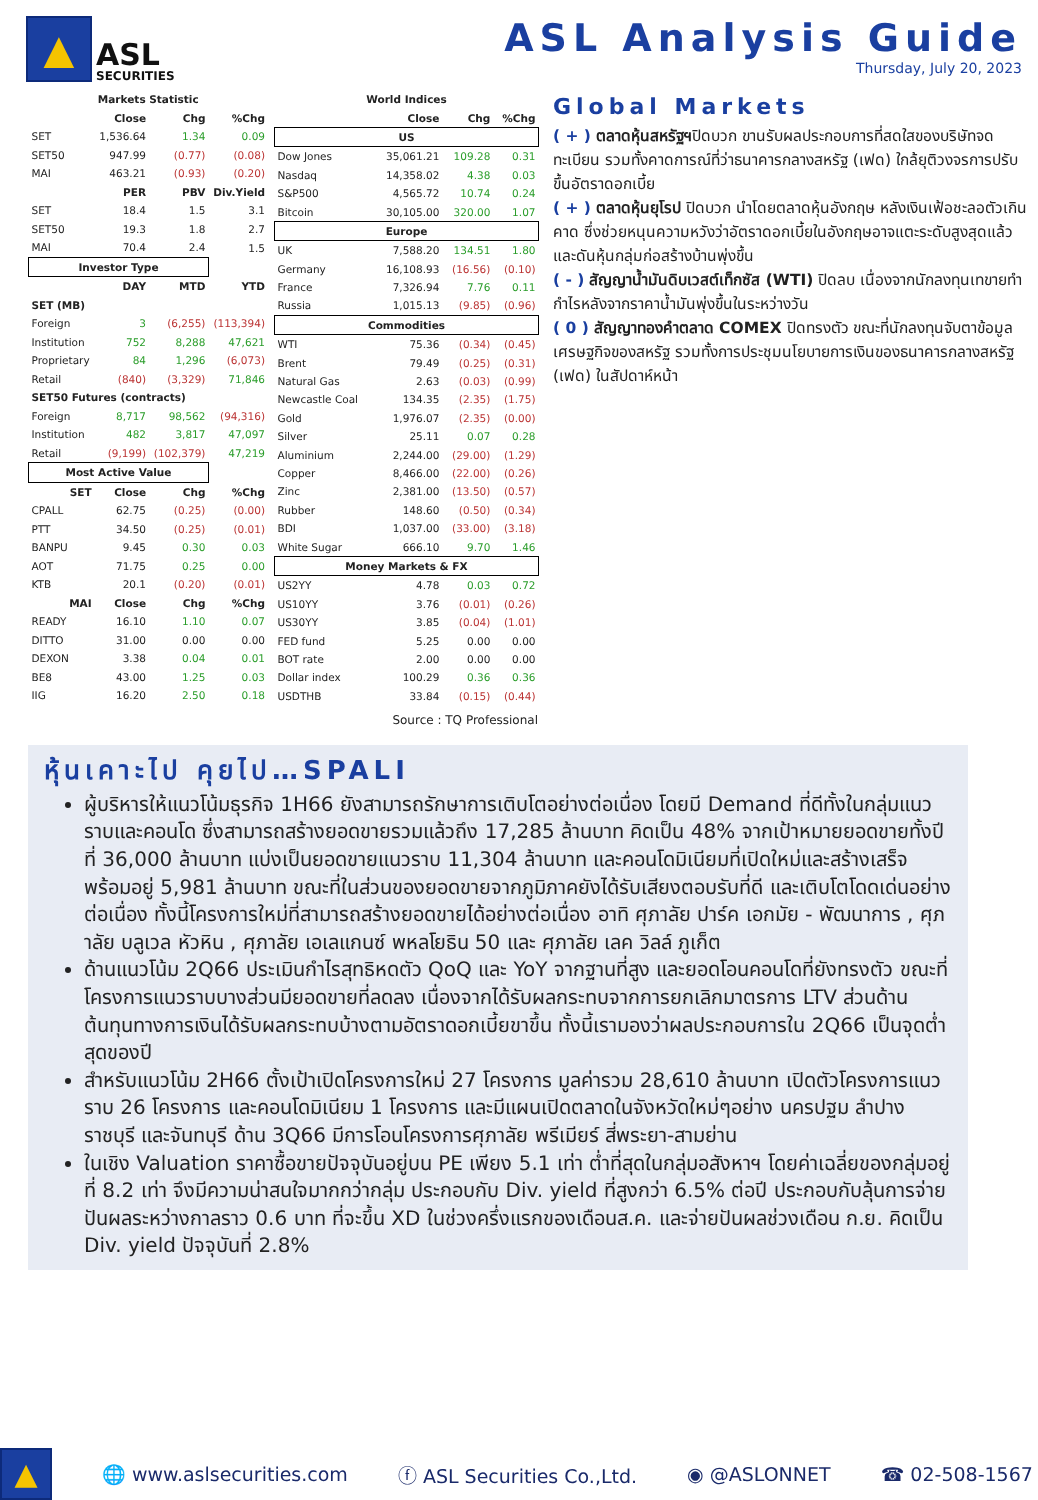▲
ASL
SECURITIES
ASL Analysis Guide
Thursday, July 20, 2023
| Markets Statistic | | | |
| --- | --- | --- | --- |
| | Close | Chg | %Chg |
| SET | 1,536.64 | 1.34 | 0.09 |
| SET50 | 947.99 | (0.77) | (0.08) |
| MAI | 463.21 | (0.93) | (0.20) |
| | PER | PBV | Div.Yield |
| SET | 18.4 | 1.5 | 3.1 |
| SET50 | 19.3 | 1.8 | 2.7 |
| MAI | 70.4 | 2.4 | 1.5 |
| Investor Type | | | |
| | DAY | MTD | YTD |
| SET (MB) | | | |
| Foreign | 3 | (6,255) | (113,394) |
| Institution | 752 | 8,288 | 47,621 |
| Proprietary | 84 | 1,296 | (6,073) |
| Retail | (840) | (3,329) | 71,846 |
| SET50 Futures (contracts) | | | |
| Foreign | 8,717 | 98,562 | (94,316) |
| Institution | 482 | 3,817 | 47,097 |
| Retail | (9,199) | (102,379) | 47,219 |
| Most Active Value | | | |
| SET | Close | Chg | %Chg |
| CPALL | 62.75 | (0.25) | (0.00) |
| PTT | 34.50 | (0.25) | (0.01) |
| BANPU | 9.45 | 0.30 | 0.03 |
| AOT | 71.75 | 0.25 | 0.00 |
| KTB | 20.1 | (0.20) | (0.01) |
| MAI | Close | Chg | %Chg |
| READY | 16.10 | 1.10 | 0.07 |
| DITTO | 31.00 | 0.00 | 0.00 |
| DEXON | 3.38 | 0.04 | 0.01 |
| BE8 | 43.00 | 1.25 | 0.03 |
| IIG | 16.20 | 2.50 | 0.18 |
| World Indices | | | |
| --- | --- | --- | --- |
| | Close | Chg | %Chg |
| US | | | |
| Dow Jones | 35,061.21 | 109.28 | 0.31 |
| Nasdaq | 14,358.02 | 4.38 | 0.03 |
| S&P500 | 4,565.72 | 10.74 | 0.24 |
| Bitcoin | 30,105.00 | 320.00 | 1.07 |
| Europe | | | |
| UK | 7,588.20 | 134.51 | 1.80 |
| Germany | 16,108.93 | (16.56) | (0.10) |
| France | 7,326.94 | 7.76 | 0.11 |
| Russia | 1,015.13 | (9.85) | (0.96) |
| Commodities | | | |
| WTI | 75.36 | (0.34) | (0.45) |
| Brent | 79.49 | (0.25) | (0.31) |
| Natural Gas | 2.63 | (0.03) | (0.99) |
| Newcastle Coal | 134.35 | (2.35) | (1.75) |
| Gold | 1,976.07 | (2.35) | (0.00) |
| Silver | 25.11 | 0.07 | 0.28 |
| Aluminium | 2,244.00 | (29.00) | (1.29) |
| Copper | 8,466.00 | (22.00) | (0.26) |
| Zinc | 2,381.00 | (13.50) | (0.57) |
| Rubber | 148.60 | (0.50) | (0.34) |
| BDI | 1,037.00 | (33.00) | (3.18) |
| White Sugar | 666.10 | 9.70 | 1.46 |
| Money Markets & FX | | | |
| US2YY | 4.78 | 0.03 | 0.72 |
| US10YY | 3.76 | (0.01) | (0.26) |
| US30YY | 3.85 | (0.04) | (1.01) |
| FED fund | 5.25 | 0.00 | 0.00 |
| BOT rate | 2.00 | 0.00 | 0.00 |
| Dollar index | 100.29 | 0.36 | 0.36 |
| USDTHB | 33.84 | (0.15) | (0.44) |
Global Markets
( + ) ตลาดหุ้นสหรัฐฯปิดบวก ขานรับผลประกอบการที่สดใสของบริษัทจดทะเบียน รวมทั้งคาดการณ์ที่ว่าธนาคารกลางสหรัฐ (เฟด) ใกล้ยุติวงจรการปรับขึ้นอัตราดอกเบี้ย
( + ) ตลาดหุ้นยุโรป ปิดบวก นำโดยตลาดหุ้นอังกฤษ หลังเงินเฟ้อชะลอตัวเกินคาด ซึ่งช่วยหนุนความหวังว่าอัตราดอกเบี้ยในอังกฤษอาจแตะระดับสูงสุดแล้ว และดันหุ้นกลุ่มก่อสร้างบ้านพุ่งขึ้น
( - ) สัญญาน้ำมันดิบเวสต์เท็กซัส (WTI) ปิดลบ เนื่องจากนักลงทุนเทขายทำกำไรหลังจากราคาน้ำมันพุ่งขึ้นในระหว่างวัน
( 0 ) สัญญาทองคำตลาด COMEX ปิดทรงตัว ขณะที่นักลงทุนจับตาข้อมูลเศรษฐกิจของสหรัฐ รวมทั้งการประชุมนโยบายการเงินของธนาคารกลางสหรัฐ (เฟด) ในสัปดาห์หน้า
Source : TQ Professional
หุ้นเคาะไป คุยไป…SPALI
ผู้บริหารให้แนวโน้มธุรกิจ 1H66 ยังสามารถรักษาการเติบโตอย่างต่อเนื่อง โดยมี Demand ที่ดีทั้งในกลุ่มแนวราบและคอนโด ซึ่งสามารถสร้างยอดขายรวมแล้วถึง 17,285 ล้านบาท คิดเป็น 48% จากเป้าหมายยอดขายทั้งปีที่ 36,000 ล้านบาท แบ่งเป็นยอดขายแนวราบ 11,304 ล้านบาท และคอนโดมิเนียมที่เปิดใหม่และสร้างเสร็จพร้อมอยู่ 5,981 ล้านบาท ขณะที่ในส่วนของยอดขายจากภูมิภาคยังได้รับเสียงตอบรับที่ดี และเติบโตโดดเด่นอย่างต่อเนื่อง ทั้งนี้โครงการใหม่ที่สามารถสร้างยอดขายได้อย่างต่อเนื่อง อาทิ ศุภาลัย ปาร์ค เอกมัย - พัฒนาการ , ศุภาลัย บลูเวล หัวหิน , ศุภาลัย เอเลแกนซ์ พหลโยธิน 50 และ ศุภาลัย เลค วิลล์ ภูเก็ต
ด้านแนวโน้ม 2Q66 ประเมินกำไรสุทธิหดตัว QoQ และ YoY จากฐานที่สูง และยอดโอนคอนโดที่ยังทรงตัว ขณะที่โครงการแนวราบบางส่วนมียอดขายที่ลดลง เนื่องจากได้รับผลกระทบจากการยกเลิกมาตรการ LTV ส่วนด้านต้นทุนทางการเงินได้รับผลกระทบบ้างตามอัตราดอกเบี้ยขาขึ้น ทั้งนี้เรามองว่าผลประกอบการใน 2Q66 เป็นจุดต่ำสุดของปี
สำหรับแนวโน้ม 2H66 ตั้งเป้าเปิดโครงการใหม่ 27 โครงการ มูลค่ารวม 28,610 ล้านบาท เปิดตัวโครงการแนวราบ 26 โครงการ และคอนโดมิเนียม 1 โครงการ และมีแผนเปิดตลาดในจังหวัดใหม่ๆอย่าง นครปฐม ลำปาง ราชบุรี และจันทบุรี ด้าน 3Q66 มีการโอนโครงการศุภาลัย พรีเมียร์ สี่พระยา-สามย่าน
ในเชิง Valuation ราคาซื้อขายปัจจุบันอยู่บน PE เพียง 5.1 เท่า ต่ำที่สุดในกลุ่มอสังหาฯ โดยค่าเฉลี่ยของกลุ่มอยู่ที่ 8.2 เท่า จึงมีความน่าสนใจมากกว่ากลุ่ม ประกอบกับ Div. yield ที่สูงกว่า 6.5% ต่อปี ประกอบกับลุ้นการจ่ายปันผลระหว่างกาลราว 0.6 บาท ที่จะขึ้น XD ในช่วงครึ่งแรกของเดือนส.ค. และจ่ายปันผลช่วงเดือน ก.ย. คิดเป็น Div. yield ปัจจุบันที่ 2.8%
▲
🌐 www.aslsecurities.com ⓕ ASL Securities Co.,Ltd. ◉ @ASLONNET ☎ 02-508-1567